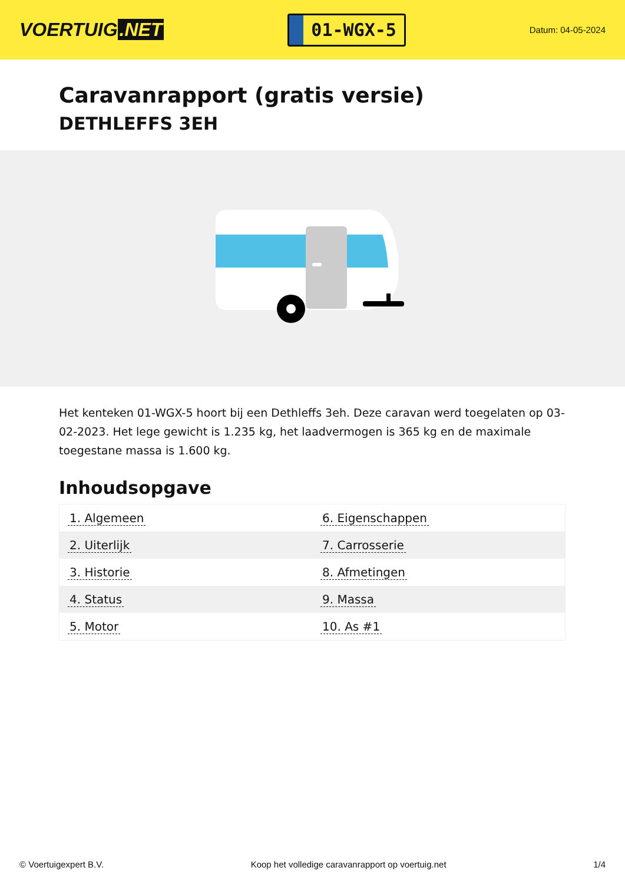VOERTUIG.NET
01-WGX-5
Datum: 04-05-2024
Caravanrapport (gratis versie)
DETHLEFFS 3EH
Het kenteken 01-WGX-5 hoort bij een Dethleffs 3eh. Deze caravan werd toegelaten op 03-02-2023. Het lege gewicht is 1.235 kg, het laadvermogen is 365 kg en de maximale toegestane massa is 1.600 kg.
Inhoudsopgave
| 1. Algemeen | 6. Eigenschappen |
| 2. Uiterlijk | 7. Carrosserie |
| 3. Historie | 8. Afmetingen |
| 4. Status | 9. Massa |
| 5. Motor | 10. As #1 |
© Voertuigexpert B.V. Koop het volledige caravanrapport op voertuig.net 1/4